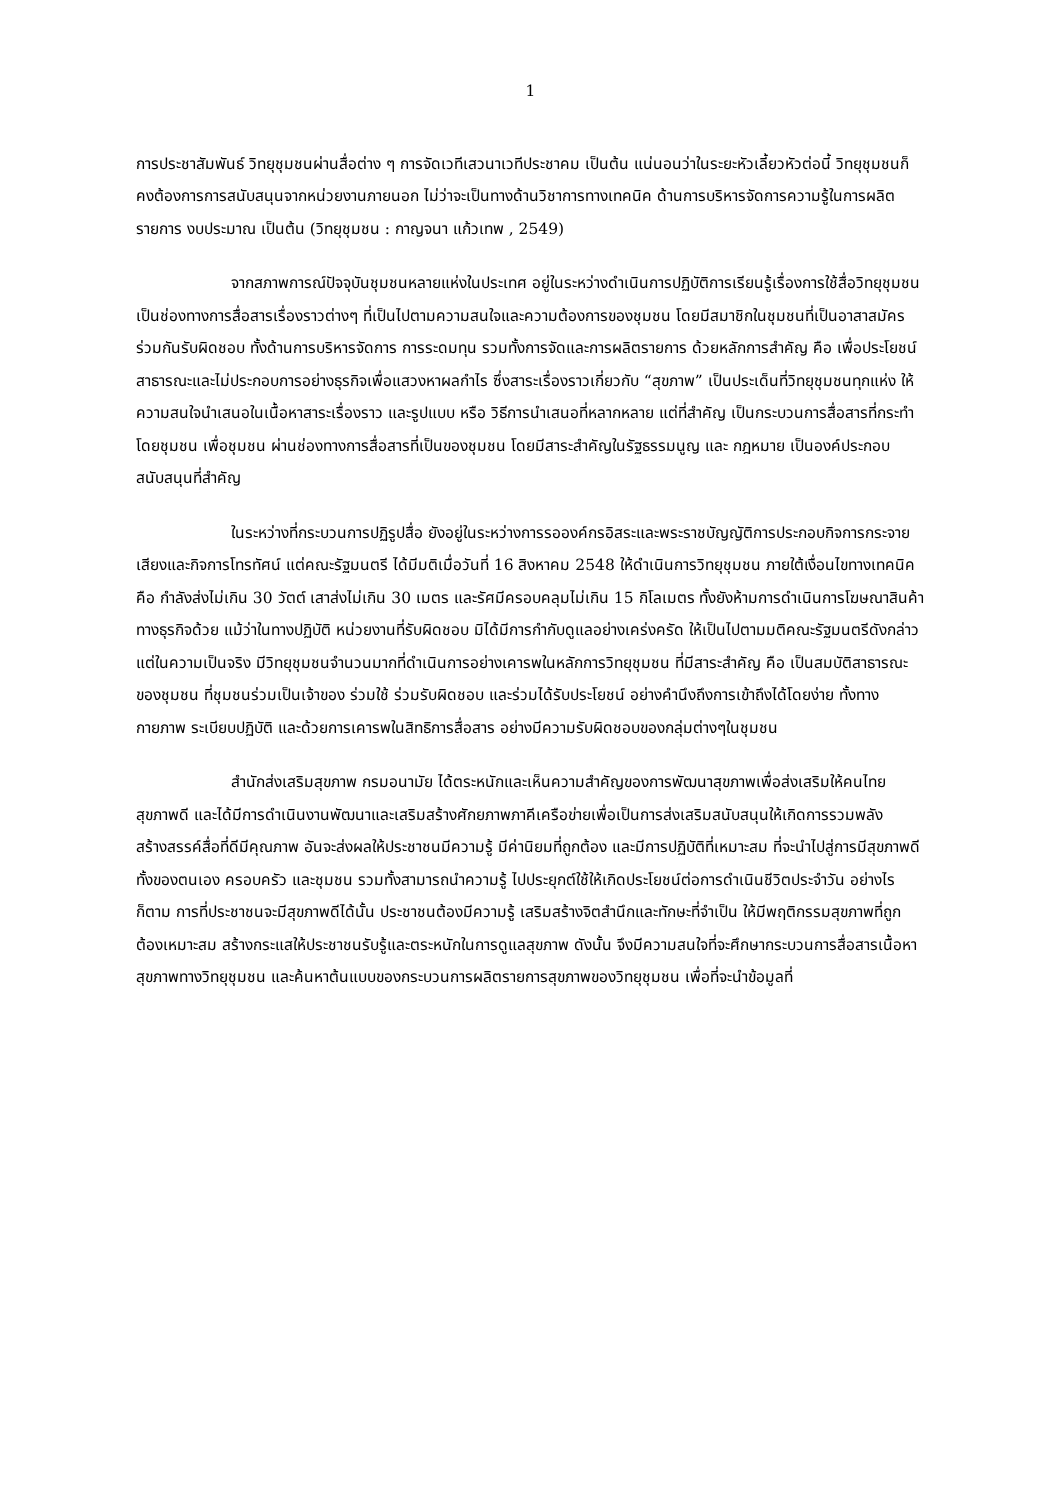1
การประชาสัมพันธ์ วิทยุชุมชนผ่านสื่อต่าง ๆ การจัดเวทีเสวนาเวทีประชาคม เป็นต้น แน่นอนว่าในระยะหัวเลี้ยวหัวต่อนี้ วิทยุชุมชนก็คงต้องการการสนับสนุนจากหน่วยงานภายนอก ไม่ว่าจะเป็นทางด้านวิชาการทางเทคนิค ด้านการบริหารจัดการความรู้ในการผลิตรายการ งบประมาณ เป็นต้น (วิทยุชุมชน : กาญจนา แก้วเทพ , 2549)
จากสภาพการณ์ปัจจุบันชุมชนหลายแห่งในประเทศ อยู่ในระหว่างดำเนินการปฏิบัติการเรียนรู้เรื่องการใช้สื่อวิทยุชุมชนเป็นช่องทางการสื่อสารเรื่องราวต่างๆ ที่เป็นไปตามความสนใจและความต้องการของชุมชน โดยมีสมาชิกในชุมชนที่เป็นอาสาสมัครร่วมกันรับผิดชอบ ทั้งด้านการบริหารจัดการ การระดมทุน รวมทั้งการจัดและการผลิตรายการ ด้วยหลักการสำคัญ คือ เพื่อประโยชน์สาธารณะและไม่ประกอบการอย่างธุรกิจเพื่อแสวงหาผลกำไร ซึ่งสาระเรื่องราวเกี่ยวกับ “สุขภาพ” เป็นประเด็นที่วิทยุชุมชนทุกแห่ง ให้ความสนใจนำเสนอในเนื้อหาสาระเรื่องราว และรูปแบบ หรือ วิธีการนำเสนอที่หลากหลาย แต่ที่สำคัญ เป็นกระบวนการสื่อสารที่กระทำโดยชุมชน เพื่อชุมชน ผ่านช่องทางการสื่อสารที่เป็นของชุมชน โดยมีสาระสำคัญในรัฐธรรมนูญ และ กฎหมาย เป็นองค์ประกอบสนับสนุนที่สำคัญ
ในระหว่างที่กระบวนการปฏิรูปสื่อ ยังอยู่ในระหว่างการรอองค์กรอิสระและพระราชบัญญัติการประกอบกิจการกระจายเสียงและกิจการโทรทัศน์ แต่คณะรัฐมนตรี ได้มีมติเมื่อวันที่ 16 สิงหาคม 2548 ให้ดำเนินการวิทยุชุมชน ภายใต้เงื่อนไขทางเทคนิค คือ กำลังส่งไม่เกิน 30 วัตต์ เสาส่งไม่เกิน 30 เมตร และรัศมีครอบคลุมไม่เกิน 15 กิโลเมตร ทั้งยังห้ามการดำเนินการโฆษณาสินค้าทางธุรกิจด้วย แม้ว่าในทางปฏิบัติ หน่วยงานที่รับผิดชอบ มิได้มีการกำกับดูแลอย่างเคร่งครัด ให้เป็นไปตามมติคณะรัฐมนตรีดังกล่าว แต่ในความเป็นจริง มีวิทยุชุมชนจำนวนมากที่ดำเนินการอย่างเคารพในหลักการวิทยุชุมชน ที่มีสาระสำคัญ คือ เป็นสมบัติสาธารณะของชุมชน ที่ชุมชนร่วมเป็นเจ้าของ ร่วมใช้ ร่วมรับผิดชอบ และร่วมได้รับประโยชน์ อย่างคำนึงถึงการเข้าถึงได้โดยง่าย ทั้งทางกายภาพ ระเบียบปฏิบัติ และด้วยการเคารพในสิทธิการสื่อสาร อย่างมีความรับผิดชอบของกลุ่มต่างๆในชุมชน
สำนักส่งเสริมสุขภาพ กรมอนามัย ได้ตระหนักและเห็นความสำคัญของการพัฒนาสุขภาพเพื่อส่งเสริมให้คนไทยสุขภาพดี และได้มีการดำเนินงานพัฒนาและเสริมสร้างศักยภาพภาคีเครือข่ายเพื่อเป็นการส่งเสริมสนับสนุนให้เกิดการรวมพลัง สร้างสรรค์สื่อที่ดีมีคุณภาพ อันจะส่งผลให้ประชาชนมีความรู้ มีค่านิยมที่ถูกต้อง และมีการปฏิบัติที่เหมาะสม ที่จะนำไปสู่การมีสุขภาพดี ทั้งของตนเอง ครอบครัว และชุมชน รวมทั้งสามารถนำความรู้ ไปประยุกต์ใช้ให้เกิดประโยชน์ต่อการดำเนินชีวิตประจำวัน อย่างไรก็ตาม การที่ประชาชนจะมีสุขภาพดีได้นั้น ประชาชนต้องมีความรู้ เสริมสร้างจิตสำนึกและทักษะที่จำเป็น ให้มีพฤติกรรมสุขภาพที่ถูกต้องเหมาะสม สร้างกระแสให้ประชาชนรับรู้และตระหนักในการดูแลสุขภาพ ดังนั้น จึงมีความสนใจที่จะศึกษากระบวนการสื่อสารเนื้อหาสุขภาพทางวิทยุชุมชน และค้นหาต้นแบบของกระบวนการผลิตรายการสุขภาพของวิทยุชุมชน เพื่อที่จะนำข้อมูลที่